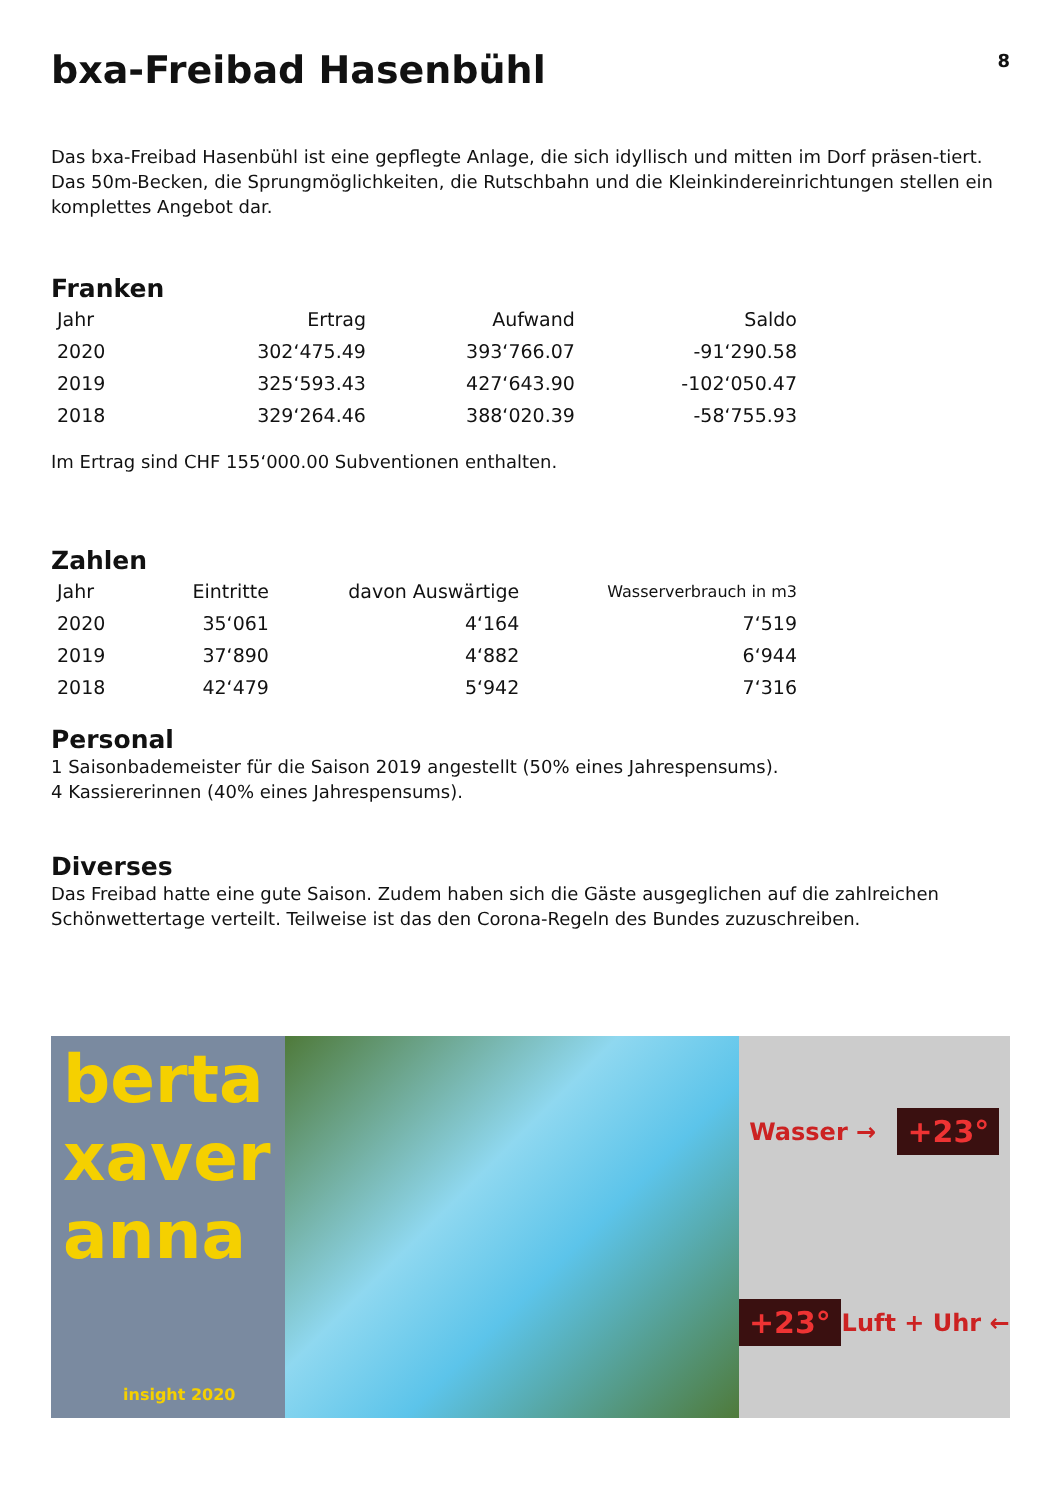bxa-Freibad Hasenbühl
8
Das bxa-Freibad Hasenbühl ist eine gepflegte Anlage, die sich idyllisch und mitten im Dorf präsen-tiert. Das 50m-Becken, die Sprungmöglichkeiten, die Rutschbahn und die Kleinkindereinrichtungen stellen ein komplettes Angebot dar.
Franken
| Jahr | Ertrag | Aufwand | Saldo |
| --- | --- | --- | --- |
| 2020 | 302‘475.49 | 393‘766.07 | -91‘290.58 |
| 2019 | 325‘593.43 | 427‘643.90 | -102‘050.47 |
| 2018 | 329‘264.46 | 388‘020.39 | -58‘755.93 |
Im Ertrag sind CHF 155‘000.00 Subventionen enthalten.
Zahlen
| Jahr | Eintritte | davon Auswärtige | Wasserverbrauch in m3 |
| --- | --- | --- | --- |
| 2020 | 35‘061 | 4‘164 | 7‘519 |
| 2019 | 37‘890 | 4‘882 | 6‘944 |
| 2018 | 42‘479 | 5‘942 | 7‘316 |
Personal
1 Saisonbademeister für die Saison 2019 angestellt (50% eines Jahrespensums).
4 Kassiererinnen (40% eines Jahrespensums).
Diverses
Das Freibad hatte eine gute Saison. Zudem haben sich die Gäste ausgeglichen auf die zahlreichen Schönwettertage verteilt. Teilweise ist das den Corona-Regeln des Bundes zuzuschreiben.
berta
xaver
anna
insight 2020
Wasser → +23°
+23° Luft + Uhr ←